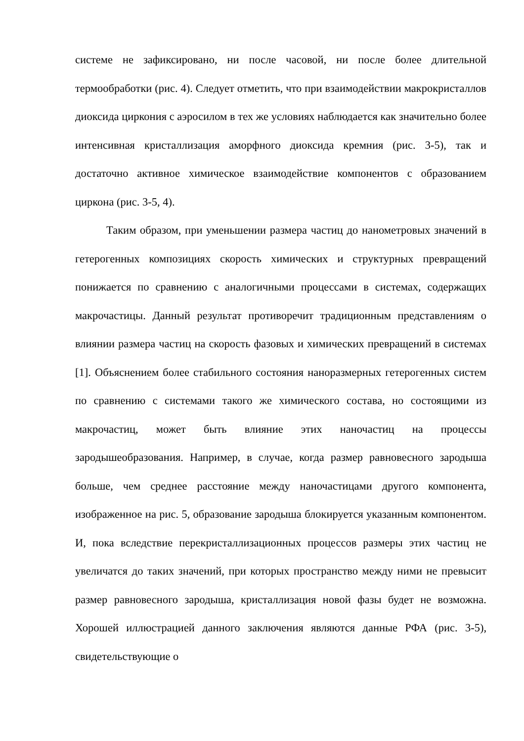системе не зафиксировано, ни после часовой, ни после более длительной термообработки (рис. 4). Следует отметить, что при взаимодействии макрокристаллов диоксида циркония с аэросилом в тех же условиях наблюдается как значительно более интенсивная кристаллизация аморфного диоксида кремния (рис. 3-5), так и достаточно активное химическое взаимодействие компонентов с образованием циркона (рис. 3-5, 4).
Таким образом, при уменьшении размера частиц до нанометровых значений в гетерогенных композициях скорость химических и структурных превращений понижается по сравнению с аналогичными процессами в системах, содержащих макрочастицы. Данный результат противоречит традиционным представлениям о влиянии размера частиц на скорость фазовых и химических превращений в системах [1]. Объяснением более стабильного состояния наноразмерных гетерогенных систем по сравнению с системами такого же химического состава, но состоящими из макрочастиц, может быть влияние этих наночастиц на процессы зародышеобразования. Например, в случае, когда размер равновесного зародыша больше, чем среднее расстояние между наночастицами другого компонента, изображенное на рис. 5, образование зародыша блокируется указанным компонентом. И, пока вследствие перекристаллизационных процессов размеры этих частиц не увеличатся до таких значений, при которых пространство между ними не превысит размер равновесного зародыша, кристаллизация новой фазы будет не возможна. Хорошей иллюстрацией данного заключения являются данные РФА (рис. 3-5), свидетельствующие о